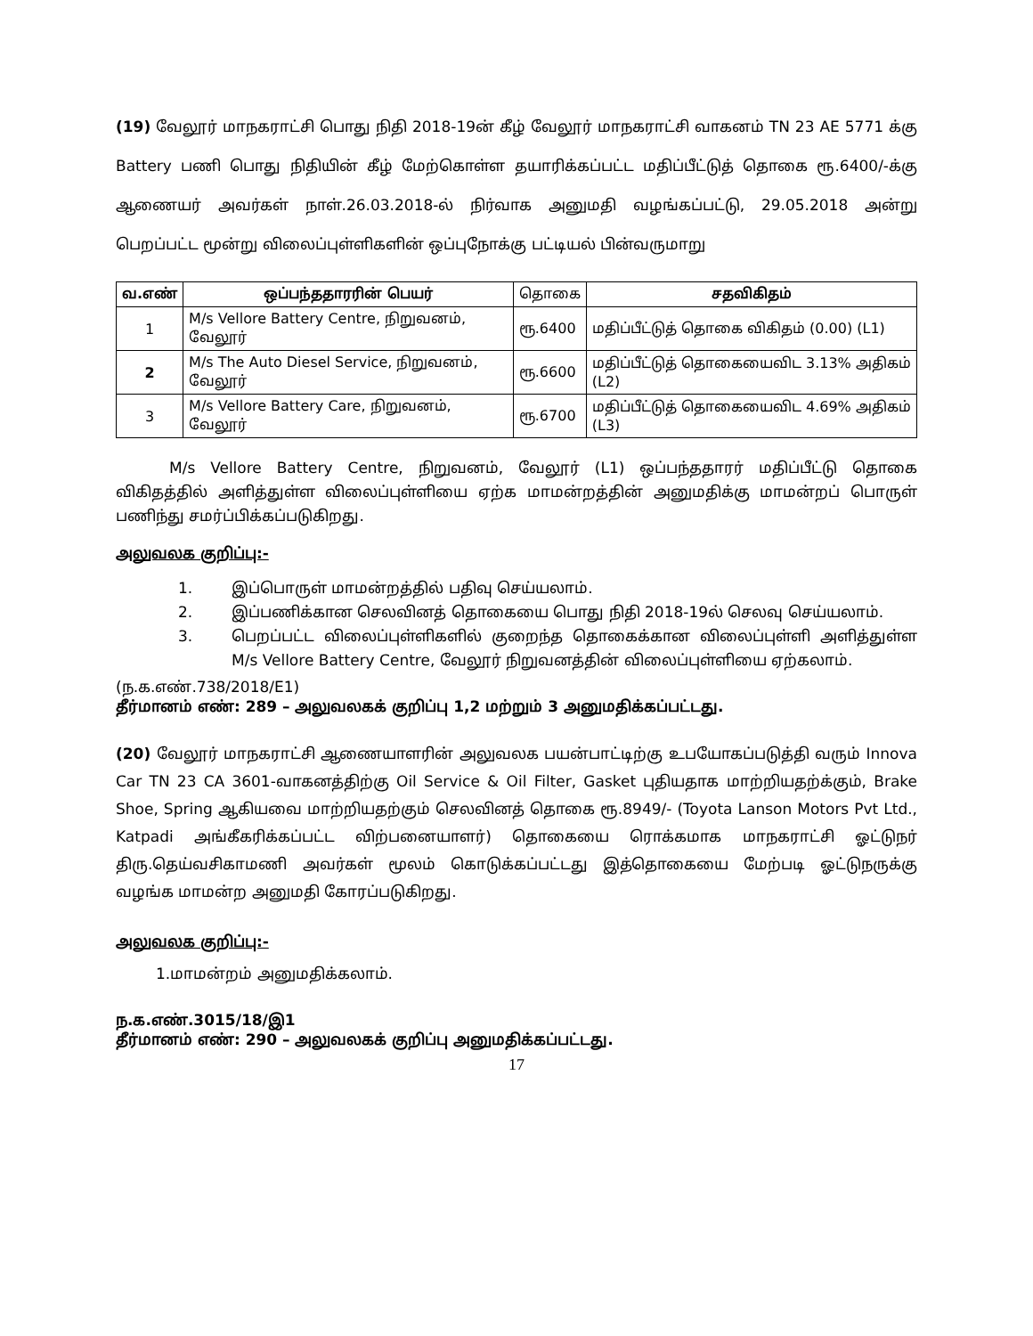(19) வேலூர் மாநகராட்சி பொது நிதி 2018-19ன் கீழ் வேலூர் மாநகராட்சி வாகனம் TN 23 AE 5771 க்கு Battery பணி பொது நிதியின் கீழ் மேற்கொள்ள தயாரிக்கப்பட்ட மதிப்பீட்டுத் தொகை ரூ.6400/-க்கு ஆணையர் அவர்கள் நாள்.26.03.2018-ல் நிர்வாக அனுமதி வழங்கப்பட்டு, 29.05.2018 அன்று பெறப்பட்ட மூன்று விலைப்புள்ளிகளின் ஒப்புநோக்கு பட்டியல் பின்வருமாறு
| வ.எண் | ஒப்பந்ததாரரின் பெயர் | தொகை | சதவிகிதம் |
| --- | --- | --- | --- |
| 1 | M/s Vellore Battery Centre, நிறுவனம், வேலூர் | ரூ.6400 | மதிப்பீட்டுத் தொகை விகிதம் (0.00) (L1) |
| 2 | M/s The Auto Diesel Service, நிறுவனம், வேலூர் | ரூ.6600 | மதிப்பீட்டுத் தொகையைவிட 3.13% அதிகம் (L2) |
| 3 | M/s Vellore Battery Care, நிறுவனம், வேலூர் | ரூ.6700 | மதிப்பீட்டுத் தொகையைவிட 4.69% அதிகம் (L3) |
M/s Vellore Battery Centre, நிறுவனம், வேலூர் (L1) ஒப்பந்ததாரர் மதிப்பீட்டு தொகை விகிதத்தில் அளித்துள்ள விலைப்புள்ளியை ஏற்க மாமன்றத்தின் அனுமதிக்கு மாமன்றப் பொருள் பணிந்து சமர்ப்பிக்கப்படுகிறது.
அலுவலக குறிப்பு:-
1. இப்பொருள் மாமன்றத்தில் பதிவு செய்யலாம்.
2. இப்பணிக்கான செலவினத் தொகையை பொது நிதி 2018-19ல் செலவு செய்யலாம்.
3. பெறப்பட்ட விலைப்புள்ளிகளில் குறைந்த தொகைக்கான விலைப்புள்ளி அளித்துள்ள M/s Vellore Battery Centre, வேலூர் நிறுவனத்தின் விலைப்புள்ளியை ஏற்கலாம்.
(ந.க.எண்.738/2018/E1)
தீர்மானம் எண்: 289 – அலுவலகக் குறிப்பு 1,2 மற்றும் 3 அனுமதிக்கப்பட்டது.
(20) வேலூர் மாநகராட்சி ஆணையாளரின் அலுவலக பயன்பாட்டிற்கு உபயோகப்படுத்தி வரும் Innova Car TN 23 CA 3601-வாகனத்திற்கு Oil Service & Oil Filter, Gasket புதியதாக மாற்றியதற்க்கும், Brake Shoe, Spring ஆகியவை மாற்றியதற்கும் செலவினத் தொகை ரூ.8949/- (Toyota Lanson Motors Pvt Ltd., Katpadi அங்கீகரிக்கப்பட்ட விற்பனையாளர்) தொகையை ரொக்கமாக மாநகராட்சி ஓட்டுநர் திரு.தெய்வசிகாமணி அவர்கள் மூலம் கொடுக்கப்பட்டது இத்தொகையை மேற்படி ஓட்டுநருக்கு வழங்க மாமன்ற அனுமதி கோரப்படுகிறது.
அலுவலக குறிப்பு:-
1.மாமன்றம் அனுமதிக்கலாம்.
ந.க.எண்.3015/18/இ1
தீர்மானம் எண்: 290 – அலுவலகக் குறிப்பு அனுமதிக்கப்பட்டது.
17